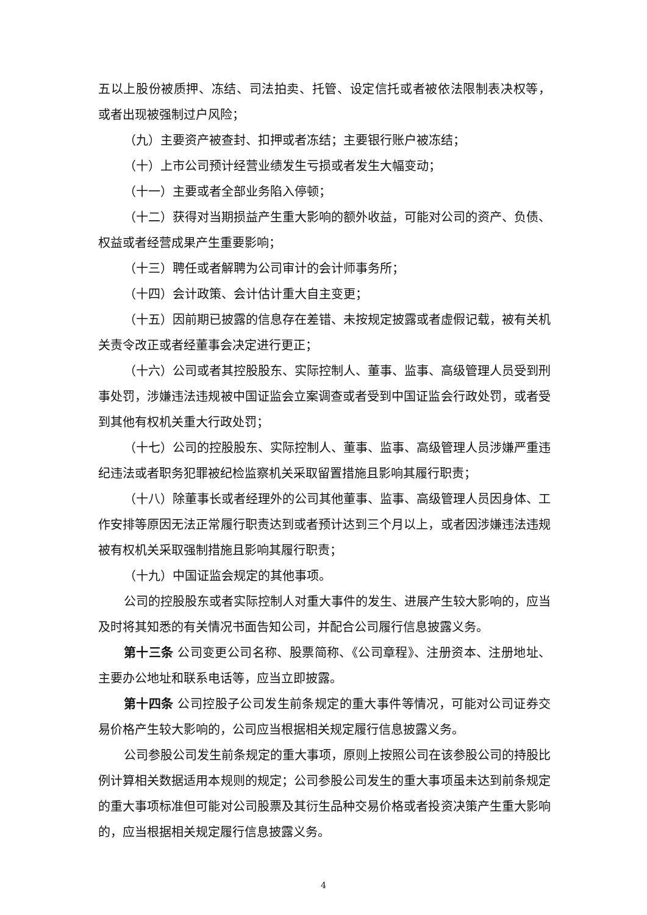五以上股份被质押、冻结、司法拍卖、托管、设定信托或者被依法限制表决权等， 或者出现被强制过户风险；
（九）主要资产被查封、扣押或者冻结；主要银行账户被冻结；
（十）上市公司预计经营业绩发生亏损或者发生大幅变动；
（十一）主要或者全部业务陷入停顿；
（十二）获得对当期损益产生重大影响的额外收益，可能对公司的资产、负债、权益或者经营成果产生重要影响；
（十三）聘任或者解聘为公司审计的会计师事务所；
（十四）会计政策、会计估计重大自主变更；
（十五）因前期已披露的信息存在差错、未按规定披露或者虚假记载，被有关机关责令改正或者经董事会决定进行更正；
（十六）公司或者其控股股东、实际控制人、董事、监事、高级管理人员受到刑事处罚，涉嫌违法违规被中国证监会立案调查或者受到中国证监会行政处罚，或者受到其他有权机关重大行政处罚；
（十七）公司的控股股东、实际控制人、董事、监事、高级管理人员涉嫌严重违纪违法或者职务犯罪被纪检监察机关采取留置措施且影响其履行职责；
（十八）除董事长或者经理外的公司其他董事、监事、高级管理人员因身体、工作安排等原因无法正常履行职责达到或者预计达到三个月以上，或者因涉嫌违法违规被有权机关采取强制措施且影响其履行职责；
（十九）中国证监会规定的其他事项。
公司的控股股东或者实际控制人对重大事件的发生、进展产生较大影响的，应当及时将其知悉的有关情况书面告知公司，并配合公司履行信息披露义务。
第十三条 公司变更公司名称、股票简称、《公司章程》、注册资本、注册地址、主要办公地址和联系电话等，应当立即披露。
第十四条 公司控股子公司发生前条规定的重大事件等情况，可能对公司证券交易价格产生较大影响的，公司应当根据相关规定履行信息披露义务。
公司参股公司发生前条规定的重大事项，原则上按照公司在该参股公司的持股比例计算相关数据适用本规则的规定；公司参股公司发生的重大事项虽未达到前条规定的重大事项标准但可能对公司股票及其衍生品种交易价格或者投资决策产生重大影响的，应当根据相关规定履行信息披露义务。
4